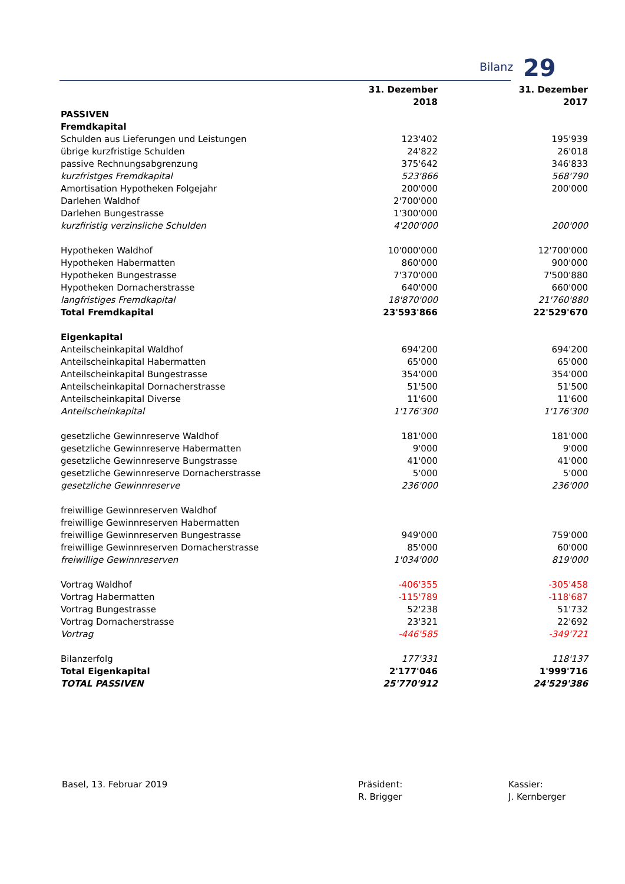Bilanz 29
| | 31. Dezember 2018 | | 31. Dezember 2017 |
| PASSIVEN | | | |
| Fremdkapital | | | |
| Schulden aus Lieferungen und Leistungen | 123'402 | | 195'939 |
| übrige kurzfristige Schulden | 24'822 | | 26'018 |
| passive Rechnungsabgrenzung | 375'642 | | 346'833 |
| kurzfristges Fremdkapital | 523'866 | | 568'790 |
| Amortisation Hypotheken Folgejahr | 200'000 | | 200'000 |
| Darlehen Waldhof | 2'700'000 | | |
| Darlehen Bungestrasse | 1'300'000 | | |
| kurzfiristig verzinsliche Schulden | 4'200'000 | | 200'000 |
| Hypotheken Waldhof | 10'000'000 | | 12'700'000 |
| Hypotheken Habermatten | 860'000 | | 900'000 |
| Hypotheken Bungestrasse | 7'370'000 | | 7'500'880 |
| Hypotheken Dornacherstrasse | 640'000 | | 660'000 |
| langfristiges Fremdkapital | 18'870'000 | | 21'760'880 |
| Total Fremdkapital | 23'593'866 | | 22'529'670 |
| Eigenkapital | | | |
| Anteilscheinkapital Waldhof | 694'200 | | 694'200 |
| Anteilscheinkapital Habermatten | 65'000 | | 65'000 |
| Anteilscheinkapital Bungestrasse | 354'000 | | 354'000 |
| Anteilscheinkapital Dornacherstrasse | 51'500 | | 51'500 |
| Anteilscheinkapital Diverse | 11'600 | | 11'600 |
| Anteilscheinkapital | 1'176'300 | | 1'176'300 |
| gesetzliche Gewinnreserve Waldhof | 181'000 | | 181'000 |
| gesetzliche Gewinnreserve Habermatten | 9'000 | | 9'000 |
| gesetzliche Gewinnreserve Bungstrasse | 41'000 | | 41'000 |
| gesetzliche Gewinnreserve Dornacherstrasse | 5'000 | | 5'000 |
| gesetzliche Gewinnreserve | 236'000 | | 236'000 |
| freiwillige Gewinnreserven Waldhof | | | |
| freiwillige Gewinnreserven Habermatten | | | |
| freiwillige Gewinnreserven Bungestrasse | 949'000 | | 759'000 |
| freiwillige Gewinnreserven Dornacherstrasse | 85'000 | | 60'000 |
| freiwillige Gewinnreserven | 1'034'000 | | 819'000 |
| Vortrag Waldhof | -406'355 | | -305'458 |
| Vortrag Habermatten | -115'789 | | -118'687 |
| Vortrag Bungestrasse | 52'238 | | 51'732 |
| Vortrag Dornacherstrasse | 23'321 | | 22'692 |
| Vortrag | -446'585 | | -349'721 |
| Bilanzerfolg | 177'331 | | 118'137 |
| Total Eigenkapital | 2'177'046 | | 1'999'716 |
| TOTAL PASSIVEN | 25'770'912 | | 24'529'386 |
Basel, 13. Februar 2019 Präsident:
R. Brigger
Kassier:
J. Kernberger